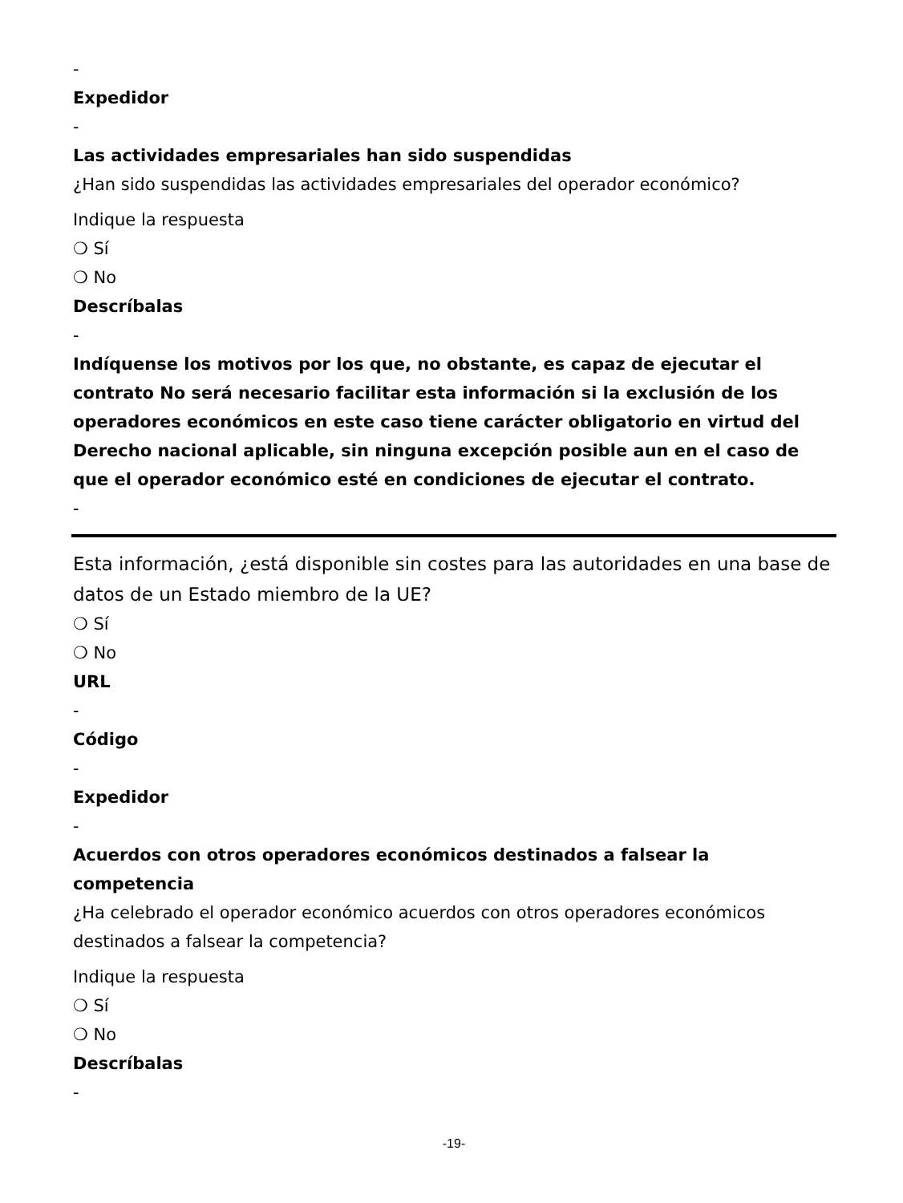-
Expedidor
-
Las actividades empresariales han sido suspendidas
¿Han sido suspendidas las actividades empresariales del operador económico?
Indique la respuesta
❍ Sí
❍ No
Descríbalas
-
Indíquense los motivos por los que, no obstante, es capaz de ejecutar el contrato No será necesario facilitar esta información si la exclusión de los operadores económicos en este caso tiene carácter obligatorio en virtud del Derecho nacional aplicable, sin ninguna excepción posible aun en el caso de que el operador económico esté en condiciones de ejecutar el contrato.
-
Esta información, ¿está disponible sin costes para las autoridades en una base de datos de un Estado miembro de la UE?
❍ Sí
❍ No
URL
-
Código
-
Expedidor
-
Acuerdos con otros operadores económicos destinados a falsear la competencia
¿Ha celebrado el operador económico acuerdos con otros operadores económicos destinados a falsear la competencia?
Indique la respuesta
❍ Sí
❍ No
Descríbalas
-
-19-